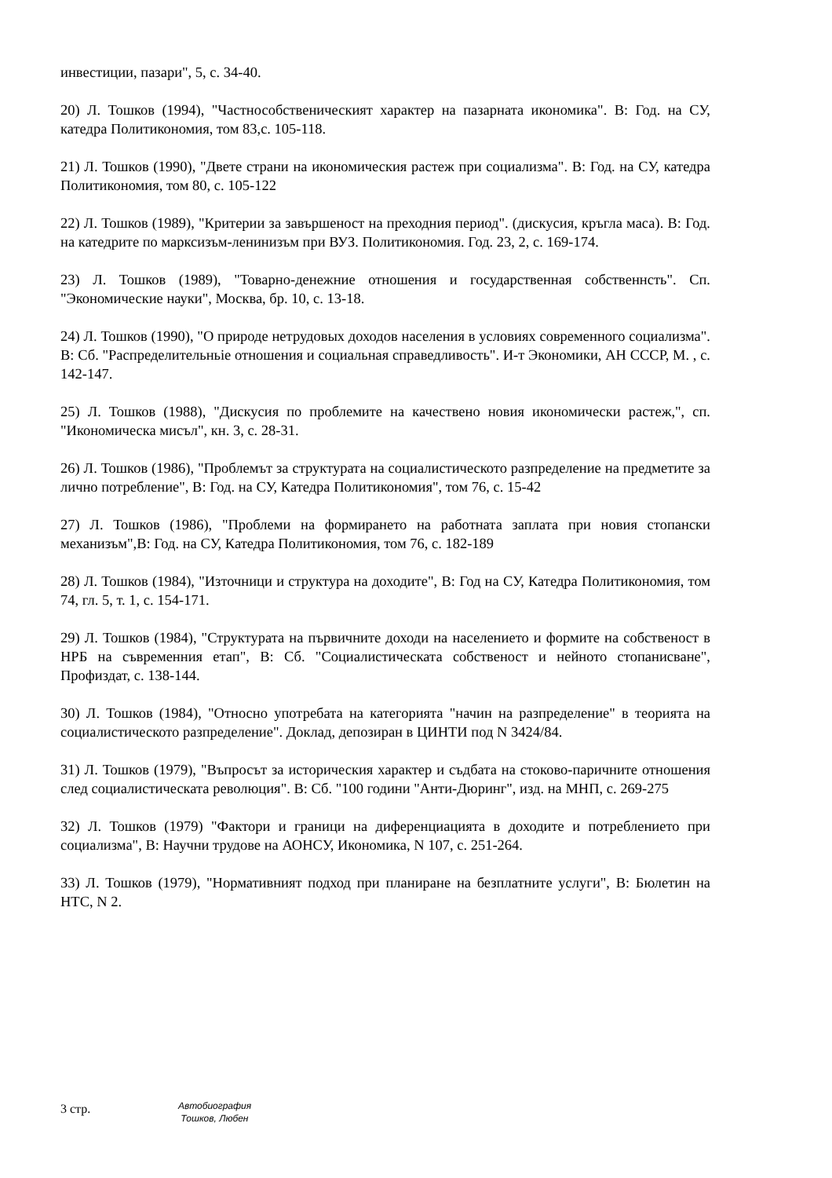инвестиции, пазари", 5, с. 34-40.
20) Л. Тошков (1994), "Частнособственическият характер на пазарната икономика". В: Год. на СУ, катедра Политикономия, том 83,с. 105-118.
21) Л. Тошков (1990), "Двете страни на икономическия растеж при социализма". В: Год. на СУ, катедра Политикономия, том 80, с. 105-122
22) Л. Тошков (1989), "Критерии за завършеност на преходния период". (дискусия, кръгла маса). В: Год. на катедрите по марксизъм-ленинизъм при ВУЗ. Политикономия. Год. 23, 2, с. 169-174.
23) Л. Тошков (1989), "Товарно-денежние отношения и государственная собственнсть". Сп. "Экономические науки", Москва, бр. 10, с. 13-18.
24) Л. Тошков (1990), "О природе нетрудовых доходов населения в условиях современного социализма". В: Сб. "Распределительньіе отношения и социальная справедливость". И-т Экономики, АН СССР, М. , с. 142-147.
25) Л. Тошков (1988), "Дискусия по проблемите на качествено новия икономически растеж,", сп. "Икономическа мисъл", кн. 3, с. 28-31.
26) Л. Тошков (1986), "Проблемът за структурата на социалистическото разпределение на предметите за лично потребление", В: Год. на СУ, Катедра Политикономия", том 76, с. 15-42
27) Л. Тошков (1986), "Проблеми на формирането на работната заплата при новия стопански механизъм",В: Год. на СУ, Катедра Политикономия, том 76, с. 182-189
28) Л. Тошков (1984), "Източници и структура на доходите", В: Год на СУ, Катедра Политикономия, том 74, гл. 5, т. 1, с. 154-171.
29) Л. Тошков (1984), "Структурата на първичните доходи на населението и формите на собственост в НРБ на съвременния етап", В: Сб. "Социалистическата собственост и нейното стопанисване", Профиздат, с. 138-144.
30) Л. Тошков (1984), "Относно употребата на категорията "начин на разпределение" в теорията на социалистическото разпределение". Доклад, депозиран в ЦИНТИ под N 3424/84.
31) Л. Тошков (1979), "Въпросът за историческия характер и съдбата на стоково-паричните отношения след социалистическата революция". В: Сб. "100 години "Анти-Дюринг", изд. на МНП, с. 269-275
32) Л. Тошков (1979) "Фактори и граници на диференциацията в доходите и потреблението при социализма", В: Научни трудове на АОНСУ, Икономика, N 107, с. 251-264.
33) Л. Тошков (1979), "Нормативният подход при планиране на безплатните услуги", В: Бюлетин на НТС, N 2.
3 стр.
Автобиография
Тошков, Любен